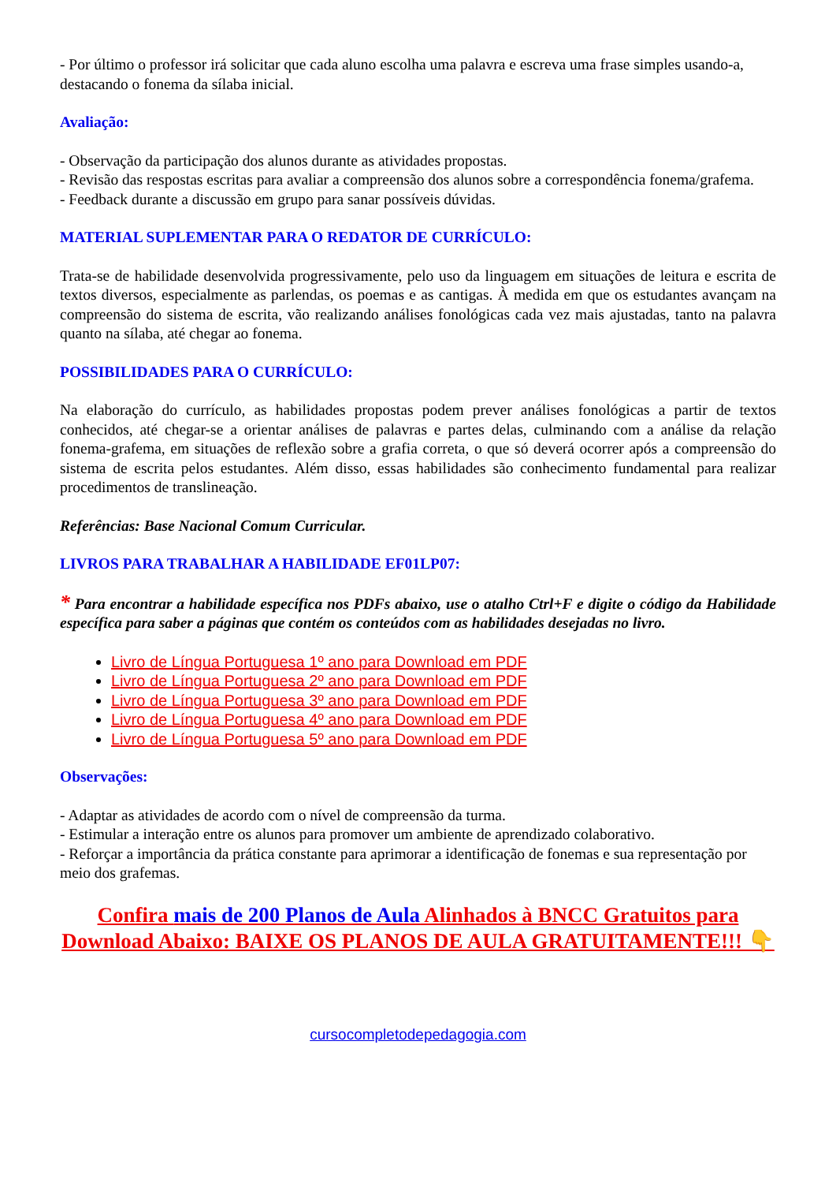- Por último o professor irá solicitar que cada aluno escolha uma palavra e escreva uma frase simples usando-a, destacando o fonema da sílaba inicial.
Avaliação:
- Observação da participação dos alunos durante as atividades propostas.
- Revisão das respostas escritas para avaliar a compreensão dos alunos sobre a correspondência fonema/grafema.
- Feedback durante a discussão em grupo para sanar possíveis dúvidas.
MATERIAL SUPLEMENTAR PARA O REDATOR DE CURRÍCULO:
Trata-se de habilidade desenvolvida progressivamente, pelo uso da linguagem em situações de leitura e escrita de textos diversos, especialmente as parlendas, os poemas e as cantigas. À medida em que os estudantes avançam na compreensão do sistema de escrita, vão realizando análises fonológicas cada vez mais ajustadas, tanto na palavra quanto na sílaba, até chegar ao fonema.
POSSIBILIDADES PARA O CURRÍCULO:
Na elaboração do currículo, as habilidades propostas podem prever análises fonológicas a partir de textos conhecidos, até chegar-se a orientar análises de palavras e partes delas, culminando com a análise da relação fonema-grafema, em situações de reflexão sobre a grafia correta, o que só deverá ocorrer após a compreensão do sistema de escrita pelos estudantes. Além disso, essas habilidades são conhecimento fundamental para realizar procedimentos de translineação.
Referências: Base Nacional Comum Curricular.
LIVROS PARA TRABALHAR A HABILIDADE EF01LP07:
* Para encontrar a habilidade específica nos PDFs abaixo, use o atalho Ctrl+F e digite o código da Habilidade específica para saber a páginas que contém os conteúdos com as habilidades desejadas no livro.
Livro de Língua Portuguesa 1º ano para Download em PDF
Livro de Língua Portuguesa 2º ano para Download em PDF
Livro de Língua Portuguesa 3º ano para Download em PDF
Livro de Língua Portuguesa 4º ano para Download em PDF
Livro de Língua Portuguesa 5º ano para Download em PDF
Observações:
- Adaptar as atividades de acordo com o nível de compreensão da turma.
- Estimular a interação entre os alunos para promover um ambiente de aprendizado colaborativo.
- Reforçar a importância da prática constante para aprimorar a identificação de fonemas e sua representação por meio dos grafemas.
Confira mais de 200 Planos de Aula Alinhados à BNCC Gratuitos para Download Abaixo: BAIXE OS PLANOS DE AULA GRATUITAMENTE!!! 👇
cursocompletodepedagogia.com